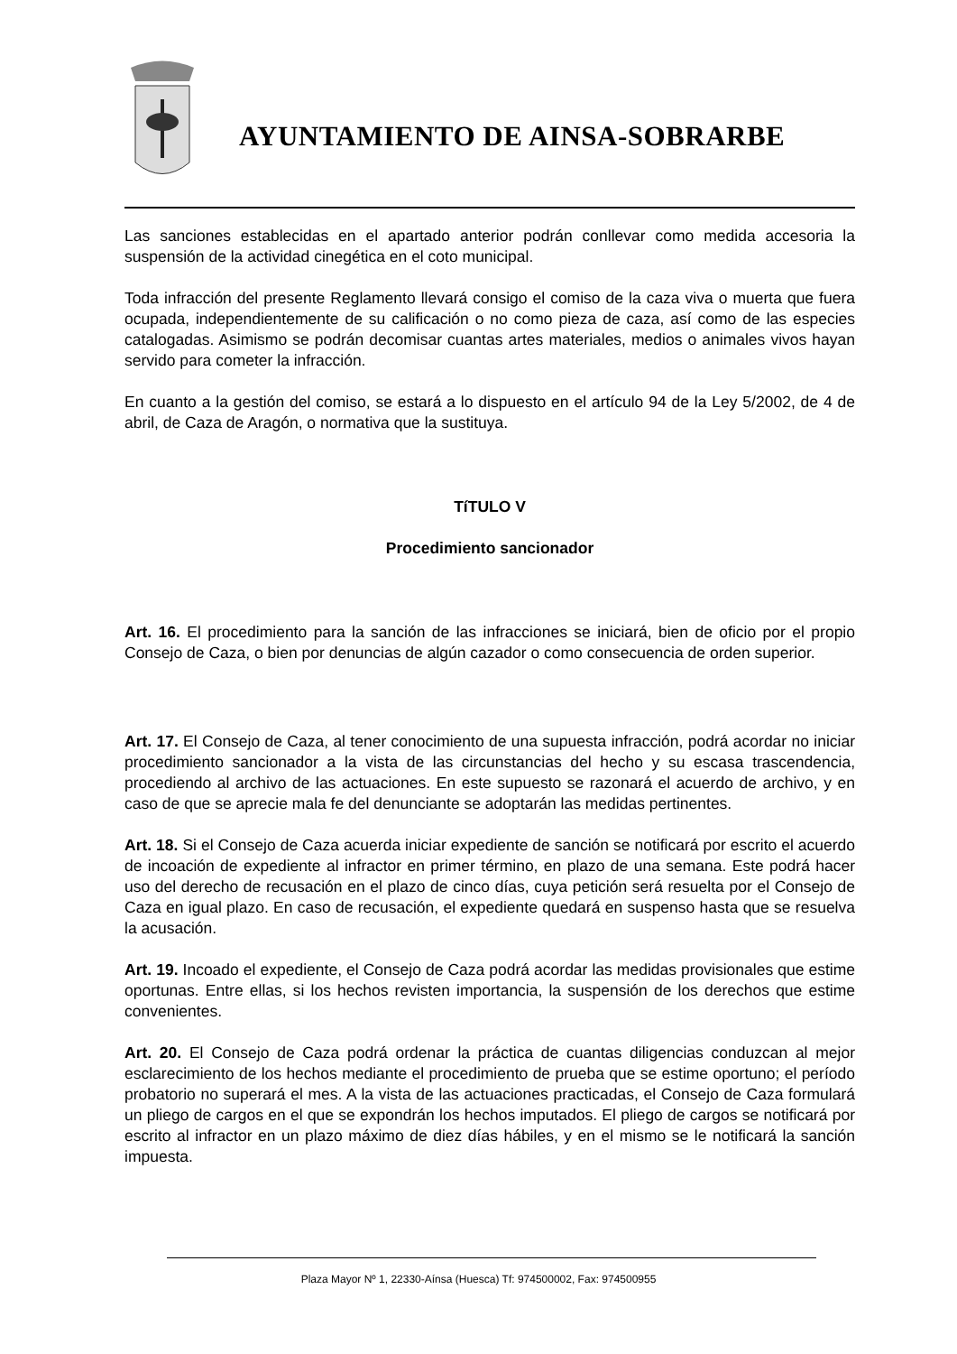AYUNTAMIENTO DE AINSA-SOBRARBE
Las sanciones establecidas en el apartado anterior podrán conllevar como medida accesoria la suspensión de la actividad cinegética en el coto municipal.
Toda infracción del presente Reglamento llevará consigo el comiso de la caza viva o muerta que fuera ocupada, independientemente de su calificación o no como pieza de caza, así como de las especies catalogadas. Asimismo se podrán decomisar cuantas artes materiales, medios o animales vivos hayan servido para cometer la infracción.
En cuanto a la gestión del comiso, se estará a lo dispuesto en el artículo 94 de la Ley 5/2002, de 4 de abril, de Caza de Aragón, o normativa que la sustituya.
TíTULO V
Procedimiento sancionador
Art. 16. El procedimiento para la sanción de las infracciones se iniciará, bien de oficio por el propio Consejo de Caza, o bien por denuncias de algún cazador o como consecuencia de orden superior.
Art. 17. El Consejo de Caza, al tener conocimiento de una supuesta infracción, podrá acordar no iniciar procedimiento sancionador a la vista de las circunstancias del hecho y su escasa trascendencia, procediendo al archivo de las actuaciones. En este supuesto se razonará el acuerdo de archivo, y en caso de que se aprecie mala fe del denunciante se adoptarán las medidas pertinentes.
Art. 18. Si el Consejo de Caza acuerda iniciar expediente de sanción se notificará por escrito el acuerdo de incoación de expediente al infractor en primer término, en plazo de una semana. Este podrá hacer uso del derecho de recusación en el plazo de cinco días, cuya petición será resuelta por el Consejo de Caza en igual plazo. En caso de recusación, el expediente quedará en suspenso hasta que se resuelva la acusación.
Art. 19. Incoado el expediente, el Consejo de Caza podrá acordar las medidas provisionales que estime oportunas. Entre ellas, si los hechos revisten importancia, la suspensión de los derechos que estime convenientes.
Art. 20. El Consejo de Caza podrá ordenar la práctica de cuantas diligencias conduzcan al mejor esclarecimiento de los hechos mediante el procedimiento de prueba que se estime oportuno; el período probatorio no superará el mes. A la vista de las actuaciones practicadas, el Consejo de Caza formulará un pliego de cargos en el que se expondrán los hechos imputados. El pliego de cargos se notificará por escrito al infractor en un plazo máximo de diez días hábiles, y en el mismo se le notificará la sanción impuesta.
Plaza Mayor Nº 1, 22330-Aínsa (Huesca) Tf: 974500002, Fax: 974500955